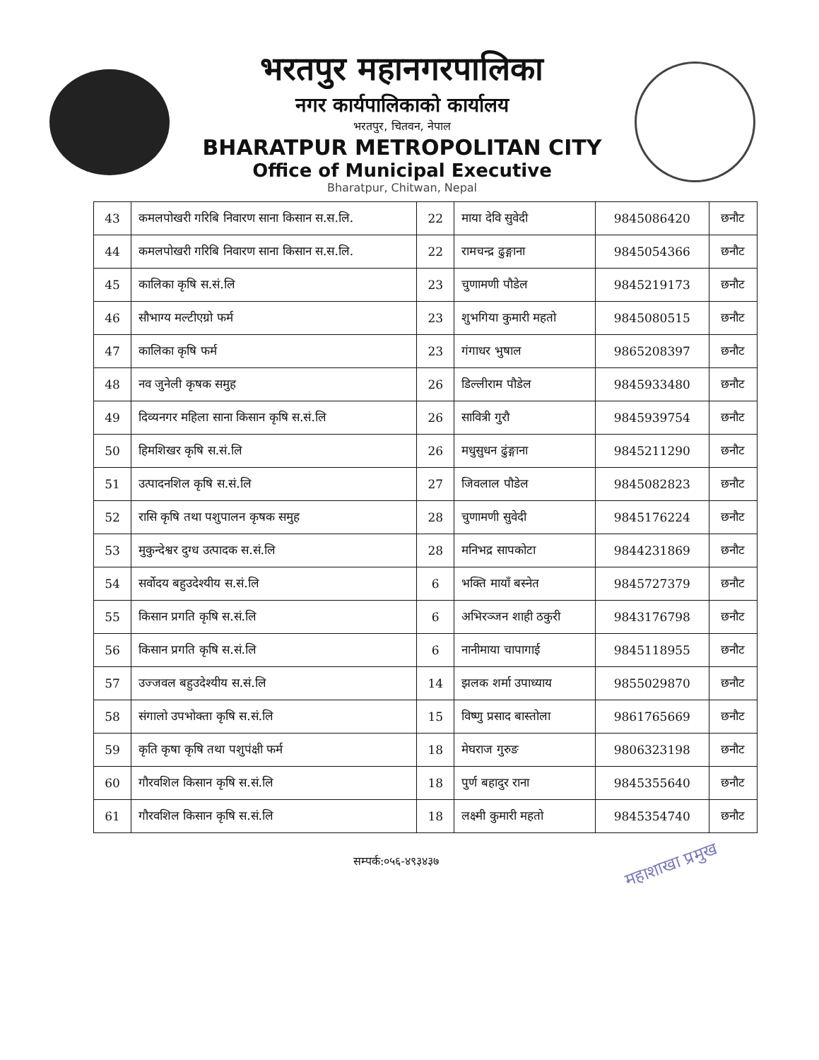भरतपुर महानगरपालिका
नगर कार्यपालिकाको कार्यालय
भरतपुर, चितवन, नेपाल
BHARATPUR METROPOLITAN CITY
Office of Municipal Executive
Bharatpur, Chitwan, Nepal
| 43 | कमलपोखरी गरिबि निवारण साना किसान स.स.लि. | 22 | माया देवि सुवेदी | 9845086420 | छनौट |
| 44 | कमलपोखरी गरिबि निवारण साना किसान स.स.लि. | 22 | रामचन्द्र ढुङ्गाना | 9845054366 | छनौट |
| 45 | कालिका कृषि स.सं.लि | 23 | चुणामणी पौडेल | 9845219173 | छनौट |
| 46 | सौभाग्य मल्टीएग्रो फर्म | 23 | शुभगिया कुमारी महतो | 9845080515 | छनौट |
| 47 | कालिका कृषि फर्म | 23 | गंगाधर भुषाल | 9865208397 | छनौट |
| 48 | नव जुनेली कृषक समुह | 26 | डिल्लीराम पौडेल | 9845933480 | छनौट |
| 49 | दिव्यनगर महिला साना किसान कृषि स.सं.लि | 26 | सावित्री गुरौ | 9845939754 | छनौट |
| 50 | हिमशिखर कृषि स.सं.लि | 26 | मधुसुधन ढुंङ्गाना | 9845211290 | छनौट |
| 51 | उत्पादनशिल कृषि स.सं.लि | 27 | जिवलाल पौडेल | 9845082823 | छनौट |
| 52 | रासि कृषि तथा पशुपालन कृषक समुह | 28 | चुणामणी सुवेदी | 9845176224 | छनौट |
| 53 | मुकुन्देश्वर दुग्ध उत्पादक स.सं.लि | 28 | मनिभद्र सापकोटा | 9844231869 | छनौट |
| 54 | सर्वोदय बहुउदेश्यीय स.सं.लि | 6 | भक्ति मायाँ बस्नेत | 9845727379 | छनौट |
| 55 | किसान प्रगति कृषि स.सं.लि | 6 | अभिरञ्जन शाही ठकुरी | 9843176798 | छनौट |
| 56 | किसान प्रगति कृषि स.सं.लि | 6 | नानीमाया चापागाई | 9845118955 | छनौट |
| 57 | उज्जवल बहुउदेश्यीय स.सं.लि | 14 | झलक शर्मा उपाध्याय | 9855029870 | छनौट |
| 58 | संगालो उपभोक्ता कृषि स.सं.लि | 15 | विष्णु प्रसाद बास्तोला | 9861765669 | छनौट |
| 59 | कृति कृषा कृषि तथा पशुपंक्षी फर्म | 18 | मेघराज गुरुङ | 9806323198 | छनौट |
| 60 | गौरवशिल किसान कृषि स.सं.लि | 18 | पुर्ण बहादुर राना | 9845355640 | छनौट |
| 61 | गौरवशिल किसान कृषि स.सं.लि | 18 | लक्ष्मी कुमारी महतो | 9845354740 | छनौट |
सम्पर्क:०५६-४९३४३७ महाशाखा प्रमुख